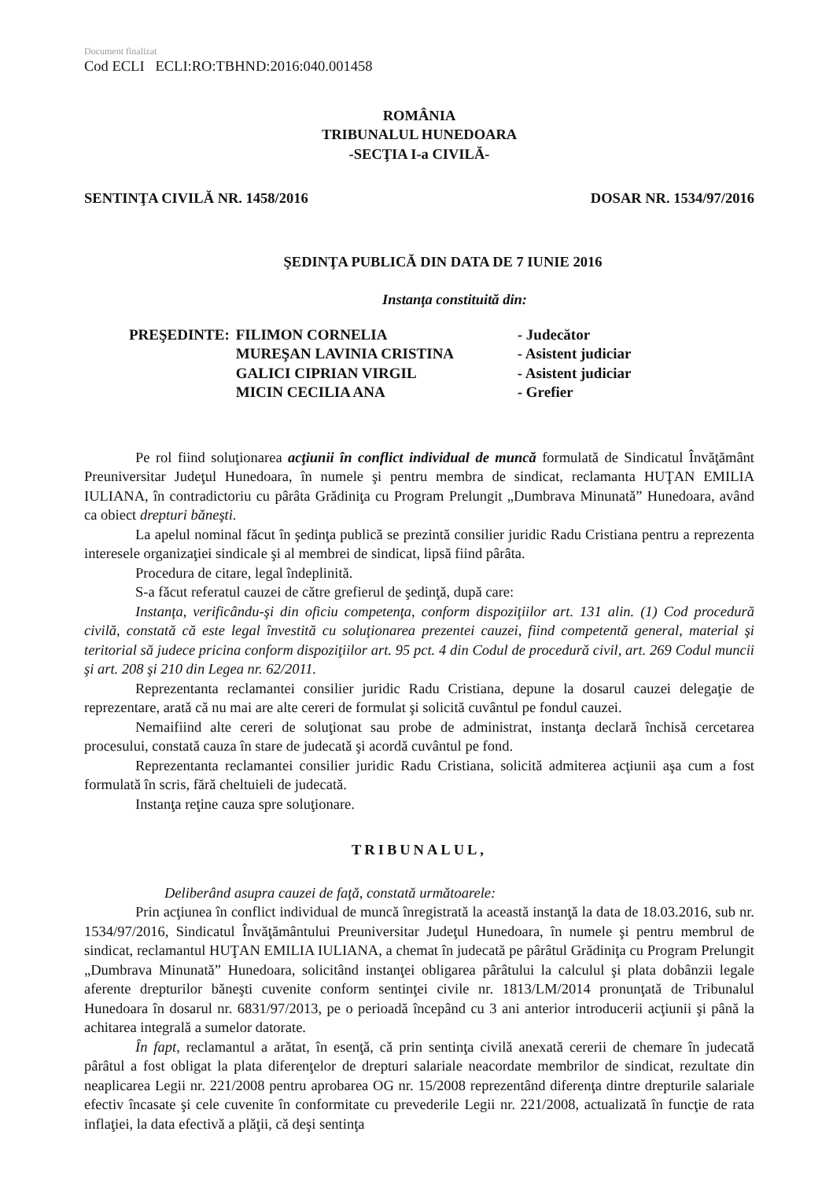Document finalizat
Cod ECLI ECLI:RO:TBHND:2016:040.001458
ROMÂNIA
TRIBUNALUL HUNEDOARA
-SECŢIA I-a CIVILĂ-
SENTINŢA CIVILĂ NR. 1458/2016 DOSAR NR. 1534/97/2016
ŞEDINŢA PUBLICĂ DIN DATA DE 7 IUNIE 2016
Instanţa constituită din:
| PREŞEDINTE: | FILIMON CORNELIA | - Judecător |
| | MUREŞAN LAVINIA CRISTINA | - Asistent judiciar |
| | GALICI CIPRIAN VIRGIL | - Asistent judiciar |
| | MICIN CECILIA ANA | - Grefier |
Pe rol fiind soluţionarea acţiunii în conflict individual de muncă formulată de Sindicatul Învăţământ Preuniversitar Judeţul Hunedoara, în numele şi pentru membra de sindicat, reclamanta HUŢAN EMILIA IULIANA, în contradictoriu cu pârâta Grădiniţa cu Program Prelungit „Dumbrava Minunată” Hunedoara, având ca obiect drepturi băneşti.
La apelul nominal făcut în şedinţa publică se prezintă consilier juridic Radu Cristiana pentru a reprezenta interesele organizaţiei sindicale şi al membrei de sindicat, lipsă fiind pârâta.
Procedura de citare, legal îndeplinită.
S-a făcut referatul cauzei de către grefierul de şedinţă, după care:
Instanţa, verificându-şi din oficiu competenţa, conform dispoziţiilor art. 131 alin. (1) Cod procedură civilă, constată că este legal învestită cu soluţionarea prezentei cauzei, fiind competentă general, material şi teritorial să judece pricina conform dispoziţiilor art. 95 pct. 4 din Codul de procedură civil, art. 269 Codul muncii şi art. 208 şi 210 din Legea nr. 62/2011.
Reprezentanta reclamantei consilier juridic Radu Cristiana, depune la dosarul cauzei delegaţie de reprezentare, arată că nu mai are alte cereri de formulat şi solicită cuvântul pe fondul cauzei.
Nemaifiind alte cereri de soluţionat sau probe de administrat, instanţa declară închisă cercetarea procesului, constată cauza în stare de judecată şi acordă cuvântul pe fond.
Reprezentanta reclamantei consilier juridic Radu Cristiana, solicită admiterea acţiunii aşa cum a fost formulată în scris, fără cheltuieli de judecată.
Instanţa reţine cauza spre soluţionare.
TRIBUNALUL,
Deliberând asupra cauzei de faţă, constată următoarele:
Prin acţiunea în conflict individual de muncă înregistrată la această instanţă la data de 18.03.2016, sub nr. 1534/97/2016, Sindicatul Învăţământului Preuniversitar Judeţul Hunedoara, în numele şi pentru membrul de sindicat, reclamantul HUŢAN EMILIA IULIANA, a chemat în judecată pe pârâtul Grădiniţa cu Program Prelungit „Dumbrava Minunată” Hunedoara, solicitând instanţei obligarea pârâtului la calculul şi plata dobânzii legale aferente drepturilor băneşti cuvenite conform sentinţei civile nr. 1813/LM/2014 pronunţată de Tribunalul Hunedoara în dosarul nr. 6831/97/2013, pe o perioadă începând cu 3 ani anterior introducerii acţiunii şi până la achitarea integrală a sumelor datorate.
În fapt, reclamantul a arătat, în esenţă, că prin sentinţa civilă anexată cererii de chemare în judecată pârâtul a fost obligat la plata diferenţelor de drepturi salariale neacordate membrilor de sindicat, rezultate din neaplicarea Legii nr. 221/2008 pentru aprobarea OG nr. 15/2008 reprezentând diferenţa dintre drepturile salariale efectiv încasate şi cele cuvenite în conformitate cu prevederile Legii nr. 221/2008, actualizată în funcţie de rata inflaţiei, la data efectivă a plăţii, că deşi sentinţa